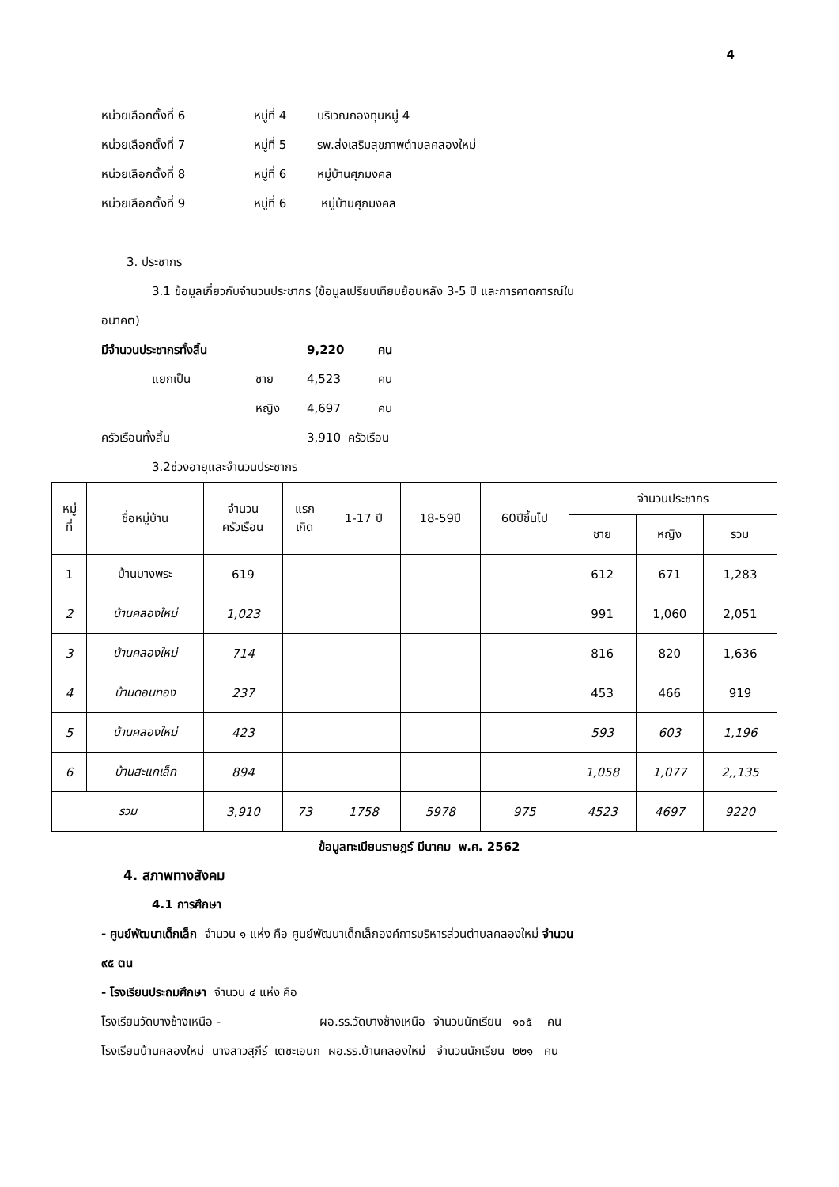4
หน่วยเลือกตั้งที่ 6 หมู่ที่ 4 บริเวณกองทุนหมู่ 4
หน่วยเลือกตั้งที่ 7 หมู่ที่ 5 รพ.ส่งเสริมสุขภาพตำบลคลองใหม่
หน่วยเลือกตั้งที่ 8 หมู่ที่ 6 หมู่บ้านศุภมงคล
หน่วยเลือกตั้งที่ 9 หมู่ที่ 6 หมู่บ้านศุภมงคล
3. ประชากร
3.1 ข้อมูลเกี่ยวกับจำนวนประชากร (ข้อมูลเปรียบเทียบย้อนหลัง 3-5 ปี และการคาดการณ์ใน
อนาคต)
มีจำนวนประชากรทั้งสิ้น 9,220 คน
แยกเป็น ชาย 4,523 คน
หญิง 4,697 คน
ครัวเรือนทั้งสิ้น 3,910 ครัวเรือน
3.2ช่วงอายุและจำนวนประชากร
| หมู่ ที่ | ชื่อหมู่บ้าน | จำนวน ครัวเรือน | แรก เกิด | 1-17 ปี | 18-59ปี | 60ปีขึ้นไป | จำนวนประชากร | | |
| --- | --- | --- | --- | --- | --- | --- | --- | --- | --- |
| | | | | | | | ชาย | หญิง | รวม |
| 1 | บ้านบางพระ | 619 | | | | | 612 | 671 | 1,283 |
| 2 | บ้านคลองใหม่ | 1,023 | | | | | 991 | 1,060 | 2,051 |
| 3 | บ้านคลองใหม่ | 714 | | | | | 816 | 820 | 1,636 |
| 4 | บ้านดอนทอง | 237 | | | | | 453 | 466 | 919 |
| 5 | บ้านคลองใหม่ | 423 | | | | | 593 | 603 | 1,196 |
| 6 | บ้านสะแกเล็ก | 894 | | | | | 1,058 | 1,077 | 2,,135 |
| รวม | | 3,910 | 73 | 1758 | 5978 | 975 | 4523 | 4697 | 9220 |
ข้อมูลทะเบียนราษฎร์ มีนาคม พ.ศ. 2562
4. สภาพทางสังคม
4.1 การศึกษา
- ศูนย์พัฒนาเด็กเล็ก จำนวน ๑ แห่ง คือ ศูนย์พัฒนาเด็กเล็กองค์การบริหารส่วนตำบลคลองใหม่ จำนวน
๙๕ ตน
- โรงเรียนประถมศึกษา จำนวน ๔ แห่ง คือ
โรงเรียนวัดบางช้างเหนือ - ผอ.รร.วัดบางช้างเหนือ จำนวนนักเรียน ๑๐๕ คน
โรงเรียนบ้านคลองใหม่ นางสาวสุภีร์ เตชะเอนก ผอ.รร.บ้านคลองใหม่ จำนวนนักเรียน ๒๒๑ คน